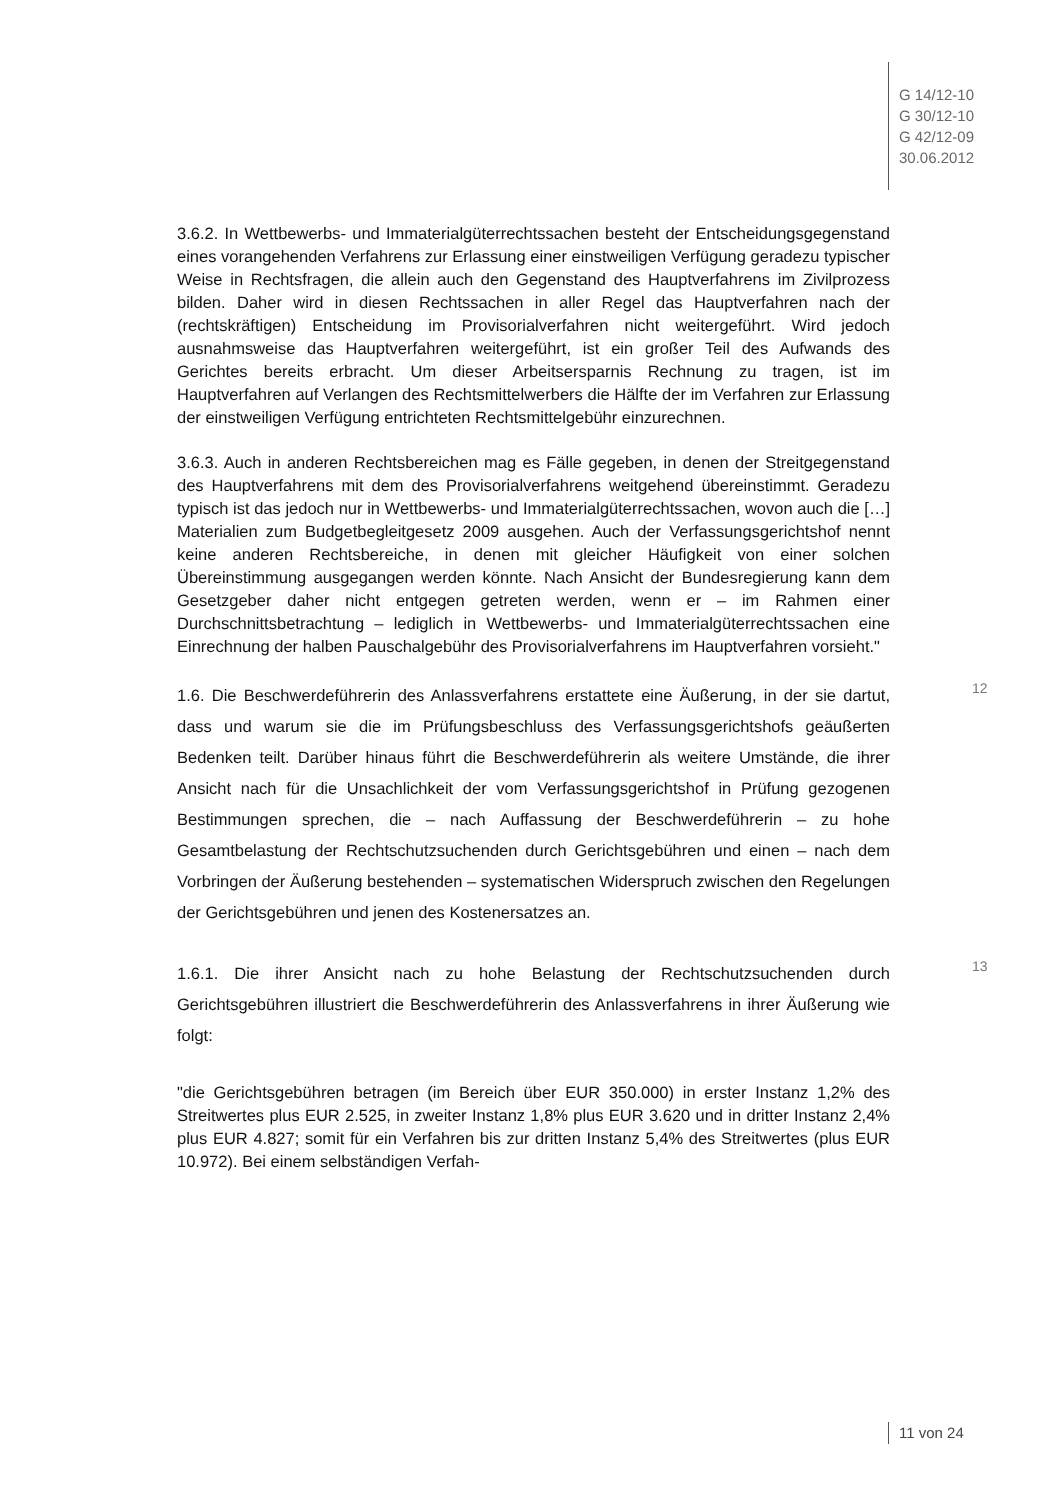G 14/12-10
G 30/12-10
G 42/12-09
30.06.2012
3.6.2. In Wettbewerbs- und Immaterialgüterrechtssachen besteht der Entscheidungsgegenstand eines vorangehenden Verfahrens zur Erlassung einer einstweiligen Verfügung geradezu typischer Weise in Rechtsfragen, die allein auch den Gegenstand des Hauptverfahrens im Zivilprozess bilden. Daher wird in diesen Rechtssachen in aller Regel das Hauptverfahren nach der (rechtskräftigen) Entscheidung im Provisorialverfahren nicht weitergeführt. Wird jedoch ausnahmsweise das Hauptverfahren weitergeführt, ist ein großer Teil des Aufwands des Gerichtes bereits erbracht. Um dieser Arbeitsersparnis Rechnung zu tragen, ist im Hauptverfahren auf Verlangen des Rechtsmittelwerbers die Hälfte der im Verfahren zur Erlassung der einstweiligen Verfügung entrichteten Rechtsmittelgebühr einzurechnen.
3.6.3. Auch in anderen Rechtsbereichen mag es Fälle gegeben, in denen der Streitgegenstand des Hauptverfahrens mit dem des Provisorialverfahrens weitgehend übereinstimmt. Geradezu typisch ist das jedoch nur in Wettbewerbs- und Immaterialgüterrechtssachen, wovon auch die […] Materialien zum Budgetbegleitgesetz 2009 ausgehen. Auch der Verfassungsgerichtshof nennt keine anderen Rechtsbereiche, in denen mit gleicher Häufigkeit von einer solchen Übereinstimmung ausgegangen werden könnte. Nach Ansicht der Bundesregierung kann dem Gesetzgeber daher nicht entgegen getreten werden, wenn er – im Rahmen einer Durchschnittsbetrachtung – lediglich in Wettbewerbs- und Immaterialgüterrechtssachen eine Einrechnung der halben Pauschalgebühr des Provisorialverfahrens im Hauptverfahren vorsieht."
12
1.6. Die Beschwerdeführerin des Anlassverfahrens erstattete eine Äußerung, in der sie dartut, dass und warum sie die im Prüfungsbeschluss des Verfassungsgerichtshofs geäußerten Bedenken teilt. Darüber hinaus führt die Beschwerdeführerin als weitere Umstände, die ihrer Ansicht nach für die Unsachlichkeit der vom Verfassungsgerichtshof in Prüfung gezogenen Bestimmungen sprechen, die – nach Auffassung der Beschwerdeführerin – zu hohe Gesamtbelastung der Rechtschutzsuchenden durch Gerichtsgebühren und einen – nach dem Vorbringen der Äußerung bestehenden – systematischen Widerspruch zwischen den Regelungen der Gerichtsgebühren und jenen des Kostenersatzes an.
13
1.6.1. Die ihrer Ansicht nach zu hohe Belastung der Rechtschutzsuchenden durch Gerichtsgebühren illustriert die Beschwerdeführerin des Anlassverfahrens in ihrer Äußerung wie folgt:
"die Gerichtsgebühren betragen (im Bereich über EUR 350.000) in erster Instanz 1,2% des Streitwertes plus EUR 2.525, in zweiter Instanz 1,8% plus EUR 3.620 und in dritter Instanz 2,4% plus EUR 4.827; somit für ein Verfahren bis zur dritten Instanz 5,4% des Streitwertes (plus EUR 10.972). Bei einem selbständigen Verfah-
11 von 24